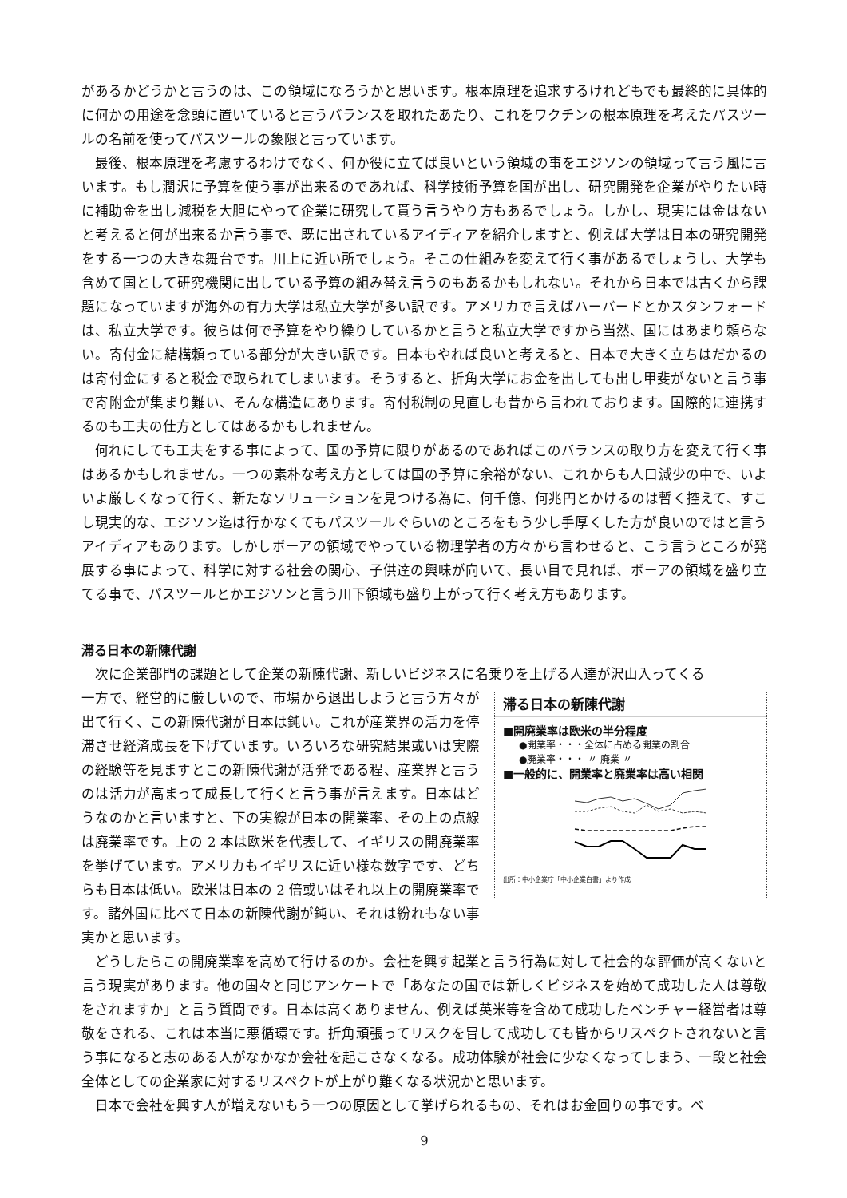があるかどうかと言うのは、この領域になろうかと思います。根本原理を追求するけれどもでも最終的に具体的に何かの用途を念頭に置いていると言うバランスを取れたあたり、これをワクチンの根本原理を考えたパスツールの名前を使ってパスツールの象限と言っています。
最後、根本原理を考慮するわけでなく、何か役に立てば良いという領域の事をエジソンの領域って言う風に言います。もし潤沢に予算を使う事が出来るのであれば、科学技術予算を国が出し、研究開発を企業がやりたい時に補助金を出し減税を大胆にやって企業に研究して貰う言うやり方もあるでしょう。しかし、現実には金はないと考えると何が出来るか言う事で、既に出されているアイディアを紹介しますと、例えば大学は日本の研究開発をする一つの大きな舞台です。川上に近い所でしょう。そこの仕組みを変えて行く事があるでしょうし、大学も含めて国として研究機関に出している予算の組み替え言うのもあるかもしれない。それから日本では古くから課題になっていますが海外の有力大学は私立大学が多い訳です。アメリカで言えばハーバードとかスタンフォードは、私立大学です。彼らは何で予算をやり繰りしているかと言うと私立大学ですから当然、国にはあまり頼らない。寄付金に結構頼っている部分が大きい訳です。日本もやれば良いと考えると、日本で大きく立ちはだかるのは寄付金にすると税金で取られてしまいます。そうすると、折角大学にお金を出しても出し甲斐がないと言う事で寄附金が集まり難い、そんな構造にあります。寄付税制の見直しも昔から言われております。国際的に連携するのも工夫の仕方としてはあるかもしれません。
何れにしても工夫をする事によって、国の予算に限りがあるのであればこのバランスの取り方を変えて行く事はあるかもしれません。一つの素朴な考え方としては国の予算に余裕がない、これからも人口減少の中で、いよいよ厳しくなって行く、新たなソリューションを見つける為に、何千億、何兆円とかけるのは暫く控えて、すこし現実的な、エジソン迄は行かなくてもパスツールぐらいのところをもう少し手厚くした方が良いのではと言うアイディアもあります。しかしボーアの領域でやっている物理学者の方々から言わせると、こう言うところが発展する事によって、科学に対する社会の関心、子供達の興味が向いて、長い目で見れば、ボーアの領域を盛り立てる事で、パスツールとかエジソンと言う川下領域も盛り上がって行く考え方もあります。
滞る日本の新陳代謝
次に企業部門の課題として企業の新陳代謝、新しいビジネスに名乗りを上げる人達が沢山入ってくる
滞る日本の新陳代謝
■開廃業率は欧米の半分程度
●開業率・・・全体に占める開業の割合
●廃業率・・・ 〃 廃業 〃
■一般的に、開業率と廃業率は高い相関
出所：中小企業庁「中小企業白書」より作成
一方で、経営的に厳しいので、市場から退出しようと言う方々が出て行く、この新陳代謝が日本は鈍い。これが産業界の活力を停滞させ経済成長を下げています。いろいろな研究結果或いは実際の経験等を見ますとこの新陳代謝が活発である程、産業界と言うのは活力が高まって成長して行くと言う事が言えます。日本はどうなのかと言いますと、下の実線が日本の開業率、その上の点線は廃業率です。上の 2 本は欧米を代表して、イギリスの開廃業率を挙げています。アメリカもイギリスに近い様な数字です、どちらも日本は低い。欧米は日本の 2 倍或いはそれ以上の開廃業率です。諸外国に比べて日本の新陳代謝が鈍い、それは紛れもない事実かと思います。
どうしたらこの開廃業率を高めて行けるのか。会社を興す起業と言う行為に対して社会的な評価が高くないと言う現実があります。他の国々と同じアンケートで「あなたの国では新しくビジネスを始めて成功した人は尊敬をされますか」と言う質問です。日本は高くありません、例えば英米等を含めて成功したベンチャー経営者は尊敬をされる、これは本当に悪循環です。折角頑張ってリスクを冒して成功しても皆からリスペクトされないと言う事になると志のある人がなかなか会社を起こさなくなる。成功体験が社会に少なくなってしまう、一段と社会全体としての企業家に対するリスペクトが上がり難くなる状況かと思います。
日本で会社を興す人が増えないもう一つの原因として挙げられるもの、それはお金回りの事です。ベ
9